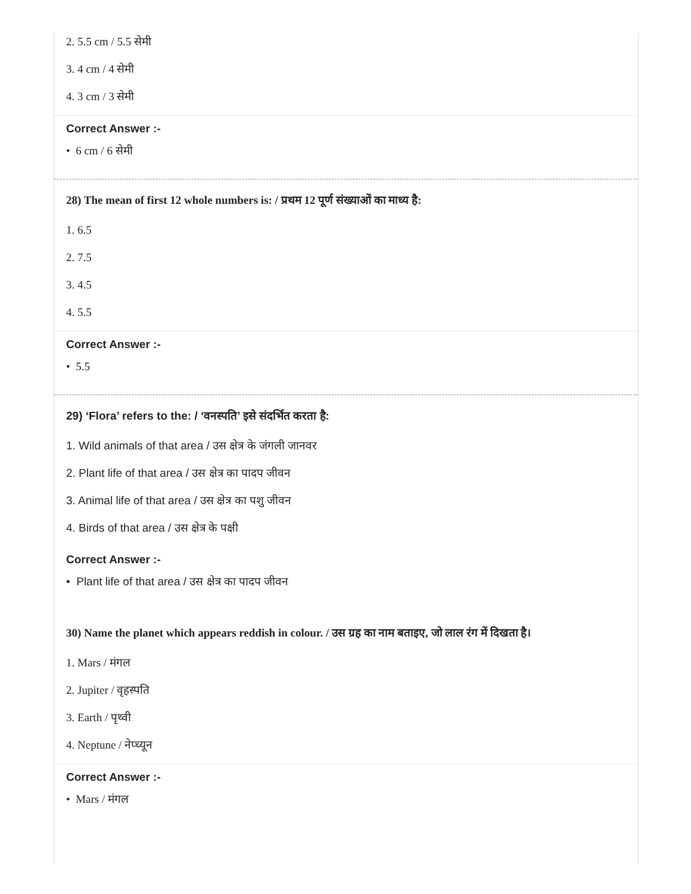2. 5.5 cm / 5.5 सेमी
3. 4 cm / 4 सेमी
4. 3 cm / 3 सेमी
Correct Answer :-
• 6 cm / 6 सेमी
28) The mean of first 12 whole numbers is: / प्रथम 12 पूर्ण संख्याओं का माध्य है:
1. 6.5
2. 7.5
3. 4.5
4. 5.5
Correct Answer :-
• 5.5
29) ‘Flora’ refers to the: / ‘वनस्पति’ इसे संदर्भित करता है:
1. Wild animals of that area / उस क्षेत्र के जंगली जानवर
2. Plant life of that area / उस क्षेत्र का पादप जीवन
3. Animal life of that area / उस क्षेत्र का पशु जीवन
4. Birds of that area / उस क्षेत्र के पक्षी
Correct Answer :-
• Plant life of that area / उस क्षेत्र का पादप जीवन
30) Name the planet which appears reddish in colour. / उस ग्रह का नाम बताइए, जो लाल रंग में दिखता है।
1. Mars / मंगल
2. Jupiter / वृहस्पति
3. Earth / पृथ्वी
4. Neptune / नेप्च्यून
Correct Answer :-
• Mars / मंगल